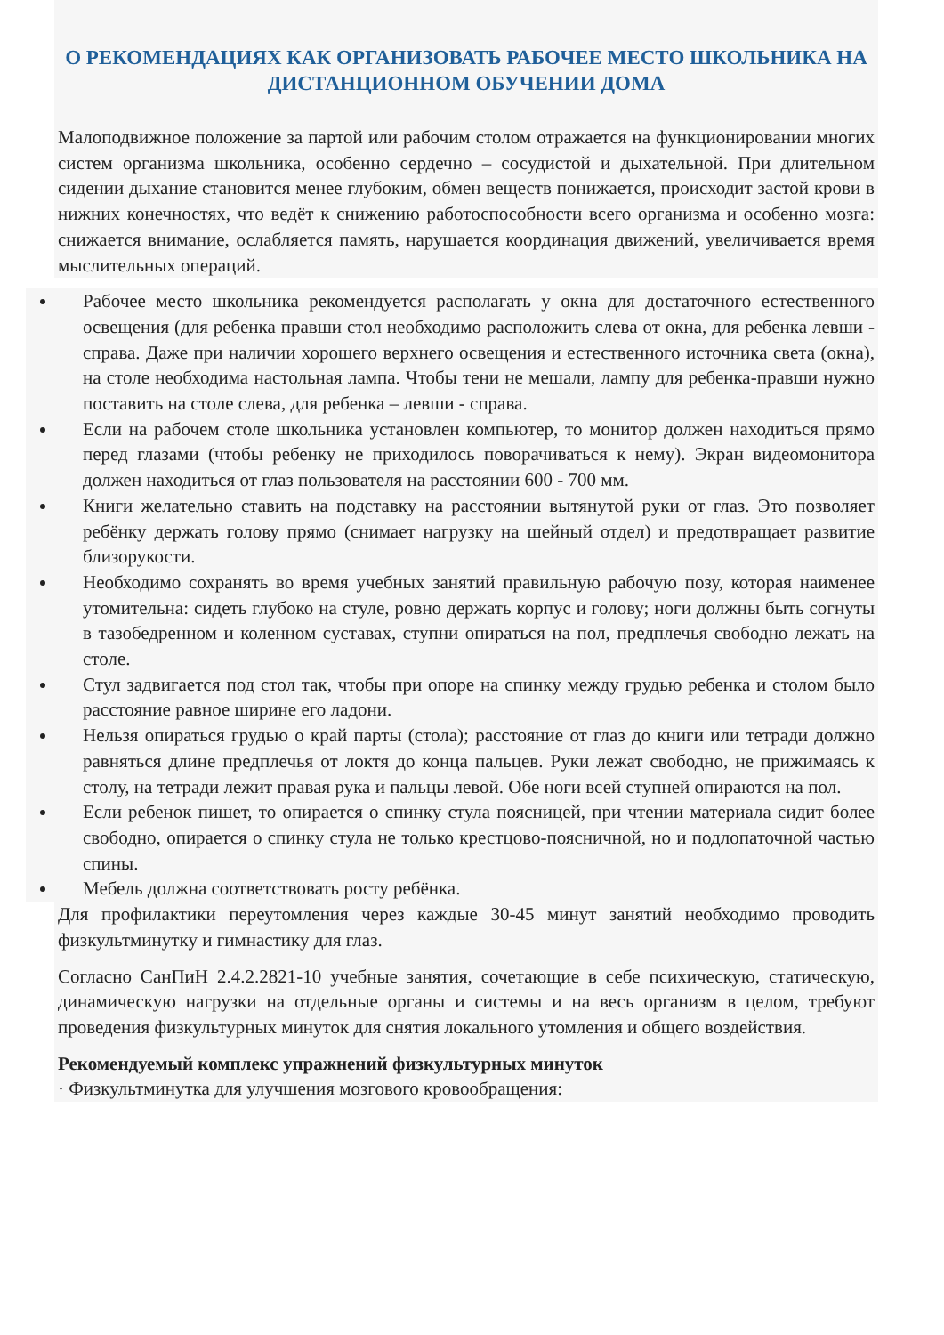О РЕКОМЕНДАЦИЯХ КАК ОРГАНИЗОВАТЬ РАБОЧЕЕ МЕСТО ШКОЛЬНИКА НА ДИСТАНЦИОННОМ ОБУЧЕНИИ ДОМА
Малоподвижное положение за партой или рабочим столом отражается на функционировании многих систем организма школьника, особенно сердечно – сосудистой и дыхательной. При длительном сидении дыхание становится менее глубоким, обмен веществ понижается, происходит застой крови в нижних конечностях, что ведёт к снижению работоспособности всего организма и особенно мозга: снижается внимание, ослабляется память, нарушается координация движений, увеличивается время мыслительных операций.
Рабочее место школьника рекомендуется располагать у окна для достаточного естественного освещения (для ребенка правши стол необходимо расположить слева от окна, для ребенка левши - справа. Даже при наличии хорошего верхнего освещения и естественного источника света (окна), на столе необходима настольная лампа. Чтобы тени не мешали, лампу для ребенка-правши нужно поставить на столе слева, для ребенка – левши - справа.
Если на рабочем столе школьника установлен компьютер, то монитор должен находиться прямо перед глазами (чтобы ребенку не приходилось поворачиваться к нему). Экран видеомонитора должен находиться от глаз пользователя на расстоянии 600 - 700 мм.
Книги желательно ставить на подставку на расстоянии вытянутой руки от глаз. Это позволяет ребёнку держать голову прямо (снимает нагрузку на шейный отдел) и предотвращает развитие близорукости.
Необходимо сохранять во время учебных занятий правильную рабочую позу, которая наименее утомительна: сидеть глубоко на стуле, ровно держать корпус и голову; ноги должны быть согнуты в тазобедренном и коленном суставах, ступни опираться на пол, предплечья свободно лежать на столе.
Стул задвигается под стол так, чтобы при опоре на спинку между грудью ребенка и столом было расстояние равное ширине его ладони.
Нельзя опираться грудью о край парты (стола); расстояние от глаз до книги или тетради должно равняться длине предплечья от локтя до конца пальцев. Руки лежат свободно, не прижимаясь к столу, на тетради лежит правая рука и пальцы левой. Обе ноги всей ступней опираются на пол.
Если ребенок пишет, то опирается о спинку стула поясницей, при чтении материала сидит более свободно, опирается о спинку стула не только крестцово-поясничной, но и подлопаточной частью спины.
Мебель должна соответствовать росту ребёнка.
Для профилактики переутомления через каждые 30-45 минут занятий необходимо проводить физкультминутку и гимнастику для глаз.
Согласно СанПиН 2.4.2.2821-10 учебные занятия, сочетающие в себе психическую, статическую, динамическую нагрузки на отдельные органы и системы и на весь организм в целом, требуют проведения физкультурных минуток для снятия локального утомления и общего воздействия.
Рекомендуемый комплекс упражнений физкультурных минуток
· Физкультминутка для улучшения мозгового кровообращения: